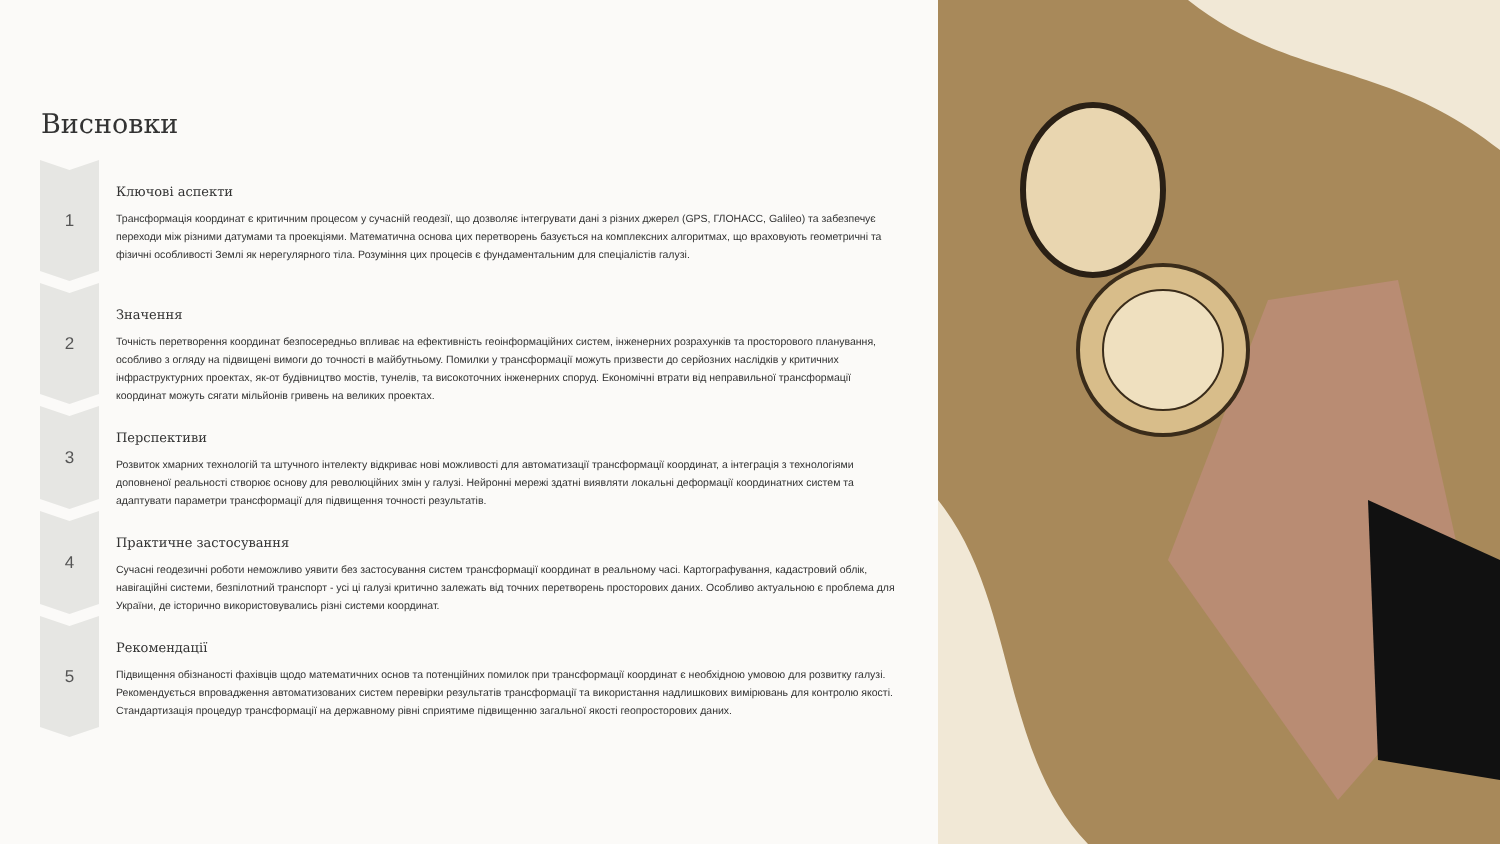Висновки
1
Ключові аспекти
Трансформація координат є критичним процесом у сучасній геодезії, що дозволяє інтегрувати дані з різних джерел (GPS, ГЛОНАСС, Galileo) та забезпечує переходи між різними датумами та проекціями. Математична основа цих перетворень базується на комплексних алгоритмах, що враховують геометричні та фізичні особливості Землі як нерегулярного тіла. Розуміння цих процесів є фундаментальним для спеціалістів галузі.
2
Значення
Точність перетворення координат безпосередньо впливає на ефективність геоінформаційних систем, інженерних розрахунків та просторового планування, особливо з огляду на підвищені вимоги до точності в майбутньому. Помилки у трансформації можуть призвести до серйозних наслідків у критичних інфраструктурних проектах, як-от будівництво мостів, тунелів, та високоточних інженерних споруд. Економічні втрати від неправильної трансформації координат можуть сягати мільйонів гривень на великих проектах.
3
Перспективи
Розвиток хмарних технологій та штучного інтелекту відкриває нові можливості для автоматизації трансформації координат, а інтеграція з технологіями доповненої реальності створює основу для революційних змін у галузі. Нейронні мережі здатні виявляти локальні деформації координатних систем та адаптувати параметри трансформації для підвищення точності результатів.
4
Практичне застосування
Сучасні геодезичні роботи неможливо уявити без застосування систем трансформації координат в реальному часі. Картографування, кадастровий облік, навігаційні системи, безпілотний транспорт - усі ці галузі критично залежать від точних перетворень просторових даних. Особливо актуальною є проблема для України, де історично використовувались різні системи координат.
5
Рекомендації
Підвищення обізнаності фахівців щодо математичних основ та потенційних помилок при трансформації координат є необхідною умовою для розвитку галузі. Рекомендується впровадження автоматизованих систем перевірки результатів трансформації та використання надлишкових вимірювань для контролю якості. Стандартизація процедур трансформації на державному рівні сприятиме підвищенню загальної якості геопросторових даних.